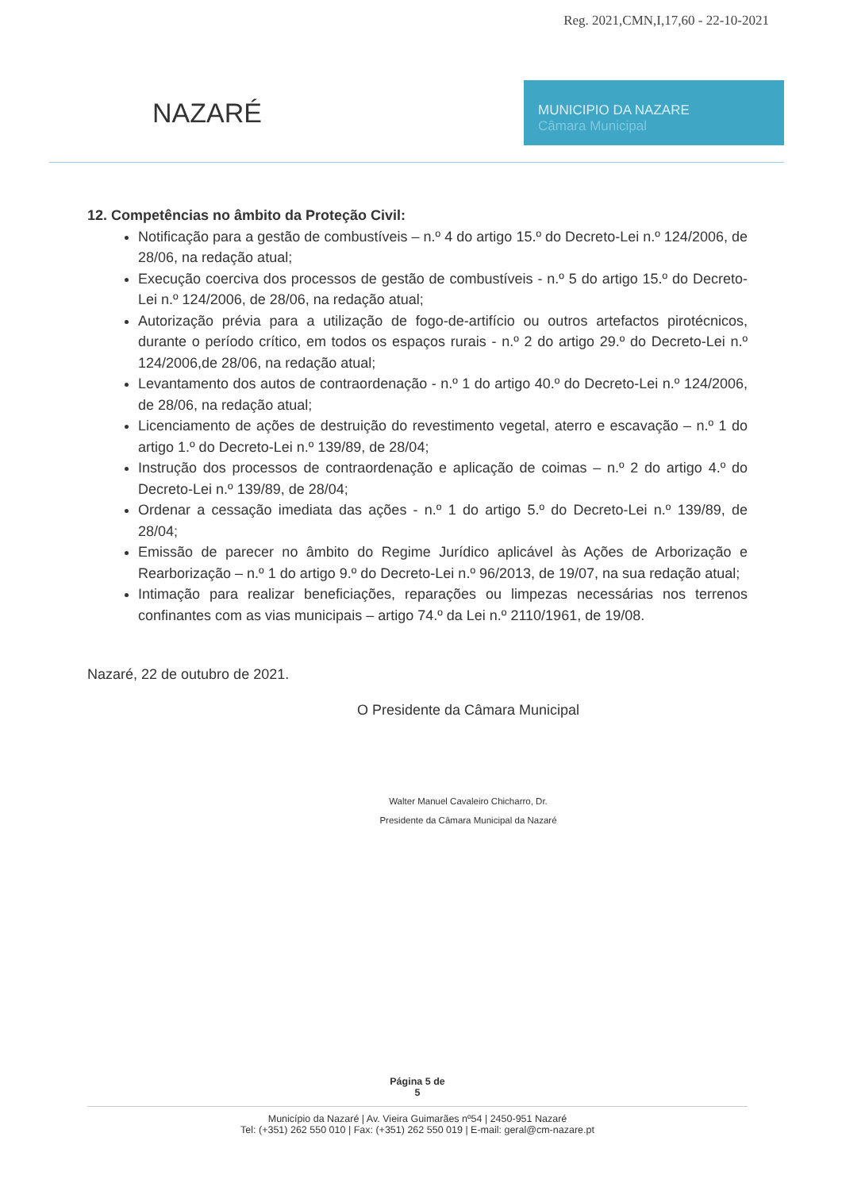Reg. 2021,CMN,I,17,60 - 22-10-2021
NAZARÉ
MUNICIPIO DA NAZARE
Câmara Municipal
12. Competências no âmbito da Proteção Civil:
Notificação para a gestão de combustíveis – n.º 4 do artigo 15.º do Decreto-Lei n.º 124/2006, de 28/06, na redação atual;
Execução coerciva dos processos de gestão de combustíveis - n.º 5 do artigo 15.º do Decreto-Lei n.º 124/2006, de 28/06, na redação atual;
Autorização prévia para a utilização de fogo-de-artifício ou outros artefactos pirotécnicos, durante o período crítico, em todos os espaços rurais - n.º 2 do artigo 29.º do Decreto-Lei n.º 124/2006,de 28/06, na redação atual;
Levantamento dos autos de contraordenação - n.º 1 do artigo 40.º do Decreto-Lei n.º 124/2006, de 28/06, na redação atual;
Licenciamento de ações de destruição do revestimento vegetal, aterro e escavação – n.º 1 do artigo 1.º do Decreto-Lei n.º 139/89, de 28/04;
Instrução dos processos de contraordenação e aplicação de coimas – n.º 2 do artigo 4.º do Decreto-Lei n.º 139/89, de 28/04;
Ordenar a cessação imediata das ações - n.º 1 do artigo 5.º do Decreto-Lei n.º 139/89, de 28/04;
Emissão de parecer no âmbito do Regime Jurídico aplicável às Ações de Arborização e Rearborização – n.º 1 do artigo 9.º do Decreto-Lei n.º 96/2013, de 19/07, na sua redação atual;
Intimação para realizar beneficiações, reparações ou limpezas necessárias nos terrenos confinantes com as vias municipais – artigo 74.º da Lei n.º 2110/1961, de 19/08.
Nazaré, 22 de outubro de 2021.
O Presidente da Câmara Municipal
Walter Manuel Cavaleiro Chicharro, Dr.
Presidente da Câmara Municipal da Nazaré
Página 5 de
5
Município da Nazaré | Av. Vieira Guimarães nº54 | 2450-951 Nazaré
Tel: (+351) 262 550 010 | Fax: (+351) 262 550 019 | E-mail: geral@cm-nazare.pt